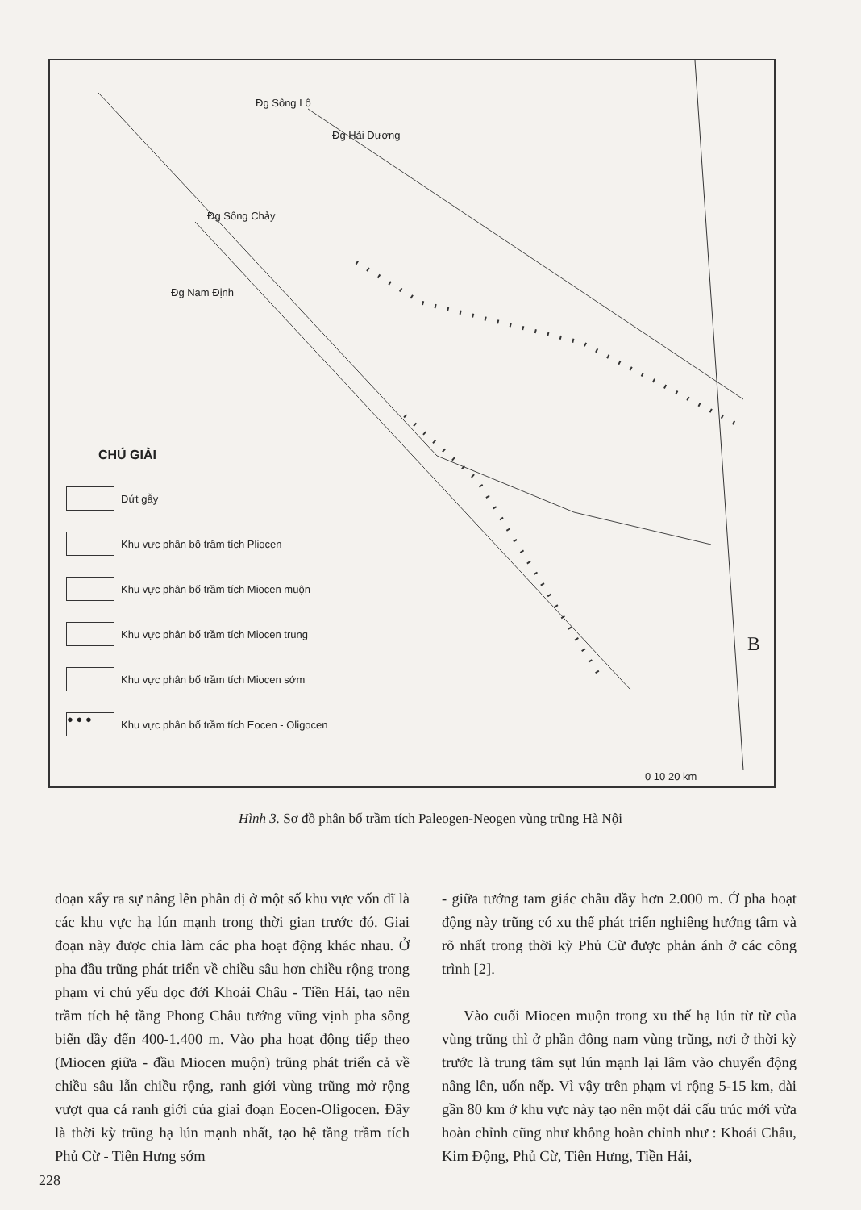Đg Sông Lô
Đg Hải Dương
Đg Sông Chảy
Đg Nam Định
B
0 10 20 km
CHÚ GIẢI
Đứt gẫy
Khu vực phân bố trầm tích Pliocen
Khu vực phân bố trầm tích Miocen muộn
Khu vực phân bố trầm tích Miocen trung
Khu vực phân bố trầm tích Miocen sớm
● ● ●
Khu vực phân bố trầm tích Eocen - Oligocen
Hình 3. Sơ đồ phân bố trầm tích Paleogen-Neogen vùng trũng Hà Nội
đoạn xẩy ra sự nâng lên phân dị ở một số khu vực vốn dĩ là các khu vực hạ lún mạnh trong thời gian trước đó. Giai đoạn này được chia làm các pha hoạt động khác nhau. Ở pha đầu trũng phát triển về chiều sâu hơn chiều rộng trong phạm vi chủ yếu dọc đới Khoái Châu - Tiền Hải, tạo nên trầm tích hệ tầng Phong Châu tướng vũng vịnh pha sông biển dầy đến 400-1.400 m. Vào pha hoạt động tiếp theo (Miocen giữa - đầu Miocen muộn) trũng phát triển cả về chiều sâu lẫn chiều rộng, ranh giới vùng trũng mở rộng vượt qua cả ranh giới của giai đoạn Eocen-Oligocen. Đây là thời kỳ trũng hạ lún mạnh nhất, tạo hệ tầng trầm tích Phủ Cừ - Tiên Hưng sớm
- giữa tướng tam giác châu dầy hơn 2.000 m. Ở pha hoạt động này trũng có xu thế phát triển nghiêng hướng tâm và rõ nhất trong thời kỳ Phủ Cừ được phản ánh ở các công trình [2].
Vào cuối Miocen muộn trong xu thế hạ lún từ từ của vùng trũng thì ở phần đông nam vùng trũng, nơi ở thời kỳ trước là trung tâm sụt lún mạnh lại lâm vào chuyển động nâng lên, uốn nếp. Vì vậy trên phạm vi rộng 5-15 km, dài gần 80 km ở khu vực này tạo nên một dải cấu trúc mới vừa hoàn chỉnh cũng như không hoàn chỉnh như : Khoái Châu, Kim Động, Phủ Cừ, Tiên Hưng, Tiền Hải,
228